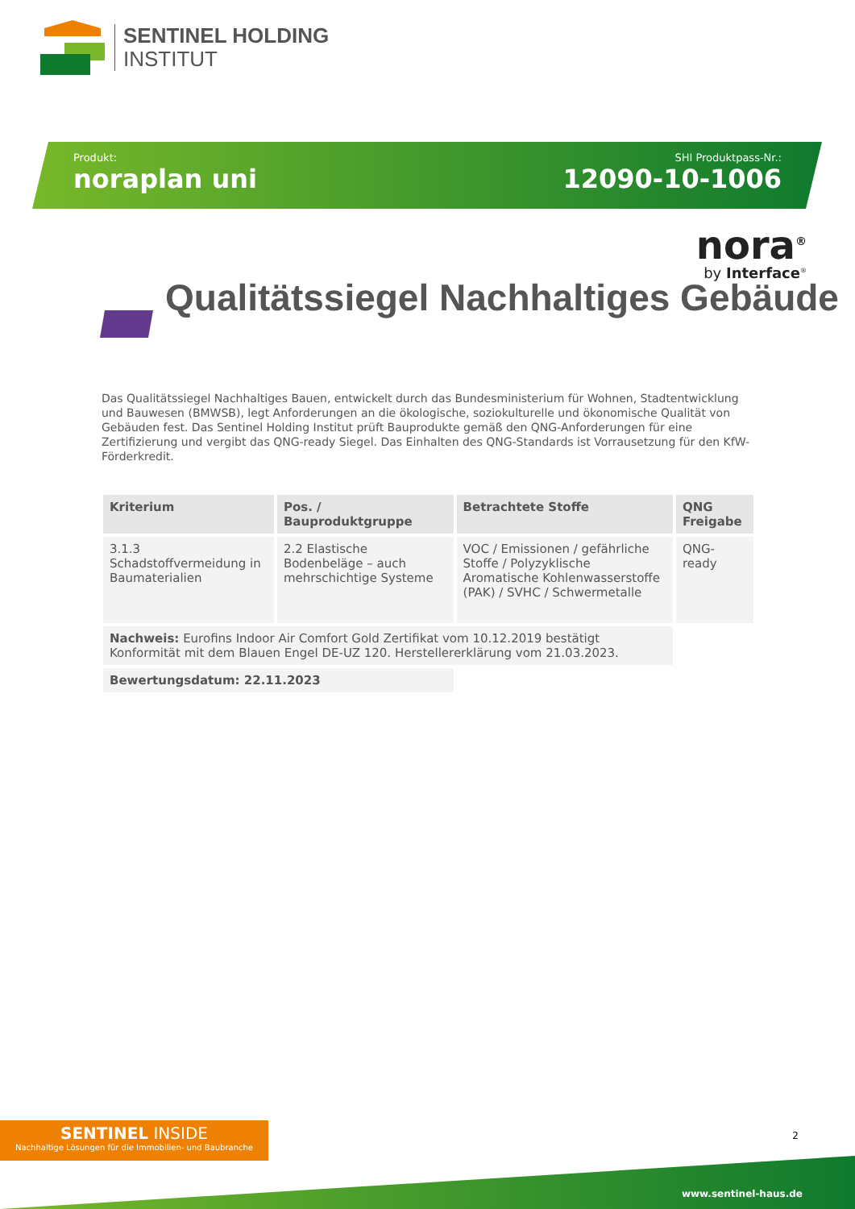SENTINEL HOLDING
INSTITUT
Produkt:
noraplan uni
SHI Produktpass-Nr.:
12090-10-1006
nora<sup>®</sup>
by Interface<sup>®</sup>
Qualitätssiegel Nachhaltiges Gebäude
Das Qualitätssiegel Nachhaltiges Bauen, entwickelt durch das Bundesministerium für Wohnen, Stadtentwicklung und Bauwesen (BMWSB), legt Anforderungen an die ökologische, soziokulturelle und ökonomische Qualität von Gebäuden fest. Das Sentinel Holding Institut prüft Bauprodukte gemäß den QNG-Anforderungen für eine Zertifizierung und vergibt das QNG-ready Siegel. Das Einhalten des QNG-Standards ist Vorrausetzung für den KfW-Förderkredit.
| Kriterium | Pos. / Bauproduktgruppe | Betrachtete Stoffe | QNG Freigabe |
| --- | --- | --- | --- |
| 3.1.3 Schadstoffvermeidung in Baumaterialien | 2.2 Elastische Bodenbeläge – auch mehrschichtige Systeme | VOC / Emissionen / gefährliche Stoffe / Polyzyklische Aromatische Kohlenwasserstoffe (PAK) / SVHC / Schwermetalle | QNG-ready |
| Nachweis: Eurofins Indoor Air Comfort Gold Zertifikat vom 10.12.2019 bestätigt Konformität mit dem Blauen Engel DE-UZ 120. Herstellererklärung vom 21.03.2023. | | | |
| Bewertungsdatum: 22.11.2023 | | | |
SENTINEL INSIDE
Nachhaltige Lösungen für die Immobilien- und Baubranche
2
www.sentinel-haus.de